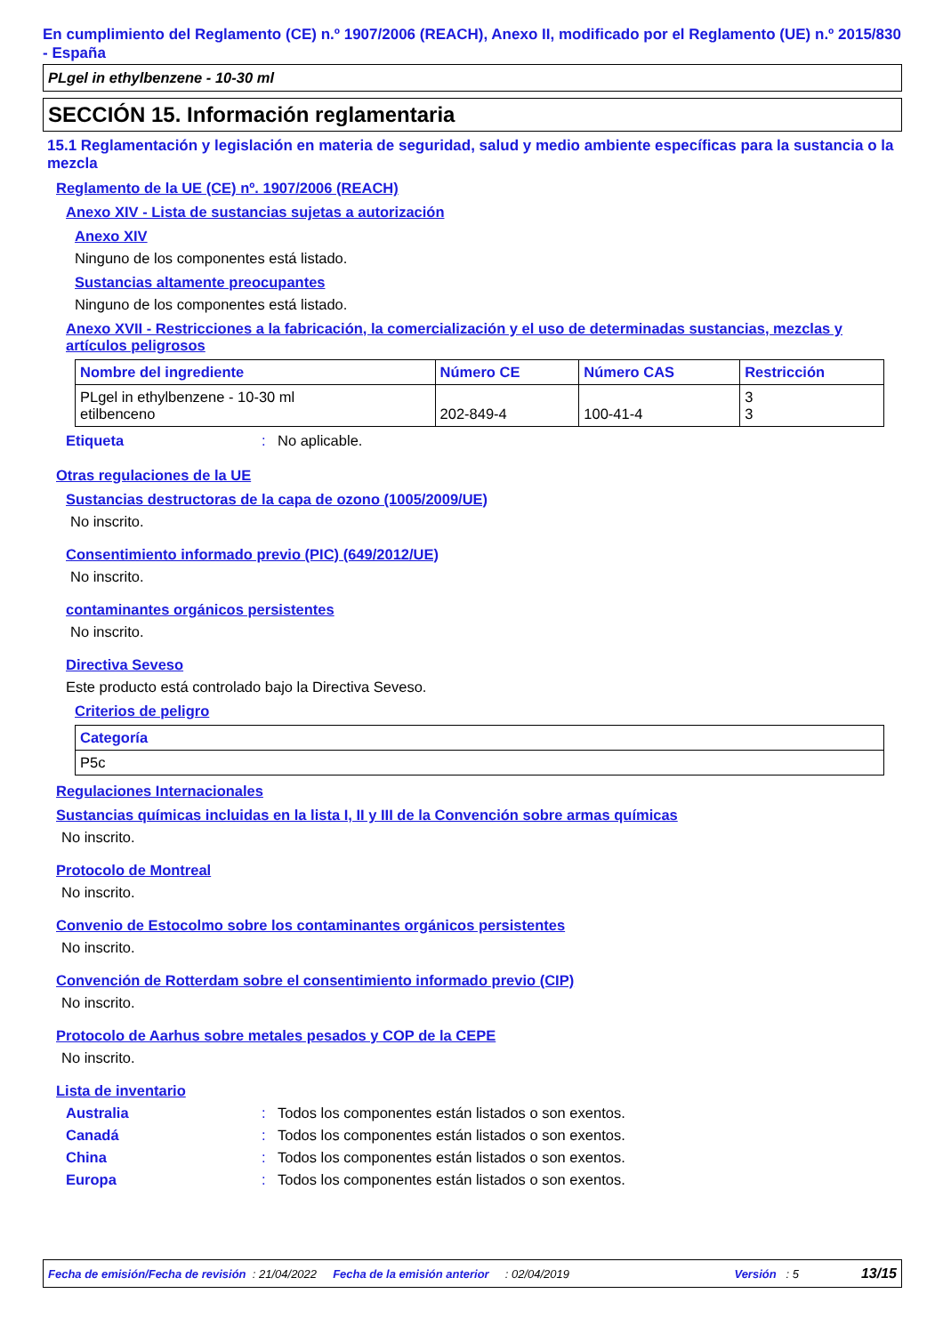En cumplimiento del Reglamento (CE) n.º 1907/2006 (REACH), Anexo II, modificado por el Reglamento (UE) n.º 2015/830 - España
PLgel in ethylbenzene - 10-30 ml
SECCIÓN 15. Información reglamentaria
15.1 Reglamentación y legislación en materia de seguridad, salud y medio ambiente específicas para la sustancia o la mezcla
Reglamento de la UE (CE) nº. 1907/2006 (REACH)
Anexo XIV - Lista de sustancias sujetas a autorización
Anexo XIV
Ninguno de los componentes está listado.
Sustancias altamente preocupantes
Ninguno de los componentes está listado.
Anexo XVII - Restricciones a la fabricación, la comercialización y el uso de determinadas sustancias, mezclas y artículos peligrosos
| Nombre del ingrediente | Número CE | Número CAS | Restricción |
| --- | --- | --- | --- |
| PLgel in ethylbenzene - 10-30 ml etilbenceno | 202-849-4 | 100-41-4 | 3 3 |
Etiqueta: No aplicable.
Otras regulaciones de la UE
Sustancias destructoras de la capa de ozono (1005/2009/UE)
No inscrito.
Consentimiento informado previo (PIC) (649/2012/UE)
No inscrito.
contaminantes orgánicos persistentes
No inscrito.
Directiva Seveso
Este producto está controlado bajo la Directiva Seveso.
Criterios de peligro
| Categoría |
| --- |
| P5c |
Regulaciones Internacionales
Sustancias químicas incluidas en la lista I, II y III de la Convención sobre armas químicas
No inscrito.
Protocolo de Montreal
No inscrito.
Convenio de Estocolmo sobre los contaminantes orgánicos persistentes
No inscrito.
Convención de Rotterdam sobre el consentimiento informado previo (CIP)
No inscrito.
Protocolo de Aarhus sobre metales pesados y COP de la CEPE
No inscrito.
Lista de inventario
Australia: Todos los componentes están listados o son exentos.
Canadá: Todos los componentes están listados o son exentos.
China: Todos los componentes están listados o son exentos.
Europa: Todos los componentes están listados o son exentos.
Fecha de emisión/Fecha de revisión : 21/04/2022 Fecha de la emisión anterior : 02/04/2019 Versión : 5 13/15